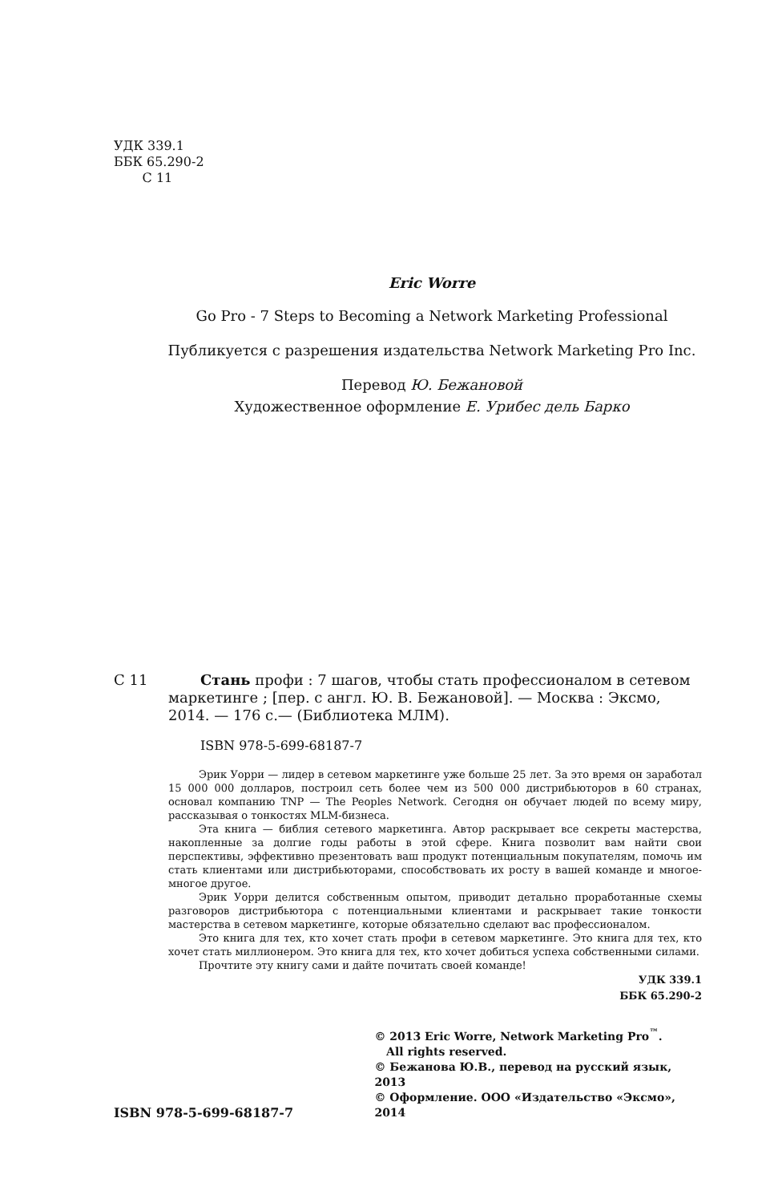УДК 339.1
ББК 65.290-2
С 11
Eric Worre
Go Pro - 7 Steps to Becoming a Network Marketing Professional
Публикуется с разрешения издательства Network Marketing Pro Inc.
Перевод Ю. Бежановой
Художественное оформление Е. Урибес дель Барко
С 11 Стань профи : 7 шагов, чтобы стать профессионалом в сетевом маркетинге ; [пер. с англ. Ю. В. Бежановой]. — Москва : Эксмо, 2014. — 176 с.— (Библиотека МЛМ).
ISBN 978-5-699-68187-7
Эрик Уорри — лидер в сетевом маркетинге уже больше 25 лет. За это время он заработал 15 000 000 долларов, построил сеть более чем из 500 000 дистрибьюторов в 60 странах, основал компанию TNP — The Peoples Network. Сегодня он обучает людей по всему миру, рассказывая о тонкостях MLM-бизнеса.
Эта книга — библия сетевого маркетинга. Автор раскрывает все секреты мастерства, накопленные за долгие годы работы в этой сфере. Книга позволит вам найти свои перспективы, эффективно презентовать ваш продукт потенциальным покупателям, помочь им стать клиентами или дистрибьюторами, способствовать их росту в вашей команде и многое-многое другое.
Эрик Уорри делится собственным опытом, приводит детально проработанные схемы разговоров дистрибьютора с потенциальными клиентами и раскрывает такие тонкости мастерства в сетевом маркетинге, которые обязательно сделают вас профессионалом.
Это книга для тех, кто хочет стать профи в сетевом маркетинге. Это книга для тех, кто хочет стать миллионером. Это книга для тех, кто хочет добиться успеха собственными силами.
Прочтите эту книгу сами и дайте почитать своей команде!
УДК 339.1
ББК 65.290-2
ISBN 978-5-699-68187-7
© 2013 Eric Worre, Network Marketing Pro<sup>™</sup>.
All rights reserved.
© Бежанова Ю.В., перевод на русский язык, 2013
© Оформление. ООО «Издательство «Эксмо», 2014